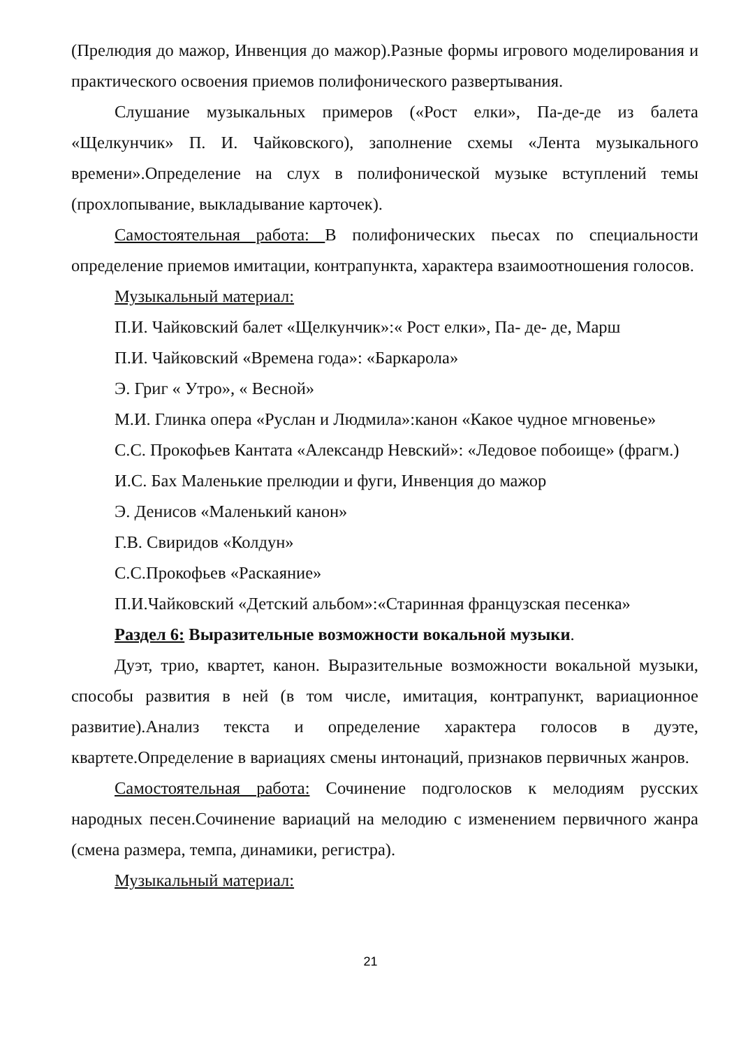(Прелюдия до мажор, Инвенция до мажор).Разные формы игрового моделирования и практического освоения приемов полифонического развертывания.
Слушание музыкальных примеров («Рост елки», Па-де-де из балета «Щелкунчик» П. И. Чайковского), заполнение схемы «Лента музыкального времени».Определение на слух в полифонической музыке вступлений темы (прохлопывание, выкладывание карточек).
Самостоятельная работа: В полифонических пьесах по специальности определение приемов имитации, контрапункта, характера взаимоотношения голосов.
Музыкальный материал:
П.И. Чайковский балет «Щелкунчик»:« Рост елки», Па- де- де, Марш
П.И. Чайковский «Времена года»: «Баркарола»
Э. Григ « Утро», « Весной»
М.И. Глинка опера «Руслан и Людмила»:канон «Какое чудное мгновенье»
С.С. Прокофьев Кантата «Александр Невский»: «Ледовое побоище» (фрагм.)
И.С. Бах Маленькие прелюдии и фуги, Инвенция до мажор
Э. Денисов «Маленький канон»
Г.В. Свиридов «Колдун»
С.С.Прокофьев «Раскаяние»
П.И.Чайковский «Детский альбом»:«Старинная французская песенка»
Раздел 6: Выразительные возможности вокальной музыки.
Дуэт, трио, квартет, канон. Выразительные возможности вокальной музыки, способы развития в ней (в том числе, имитация, контрапункт, вариационное развитие).Анализ текста и определение характера голосов в дуэте, квартете.Определение в вариациях смены интонаций, признаков первичных жанров.
Самостоятельная работа: Сочинение подголосков к мелодиям русских народных песен.Сочинение вариаций на мелодию с изменением первичного жанра (смена размера, темпа, динамики, регистра).
Музыкальный материал:
21